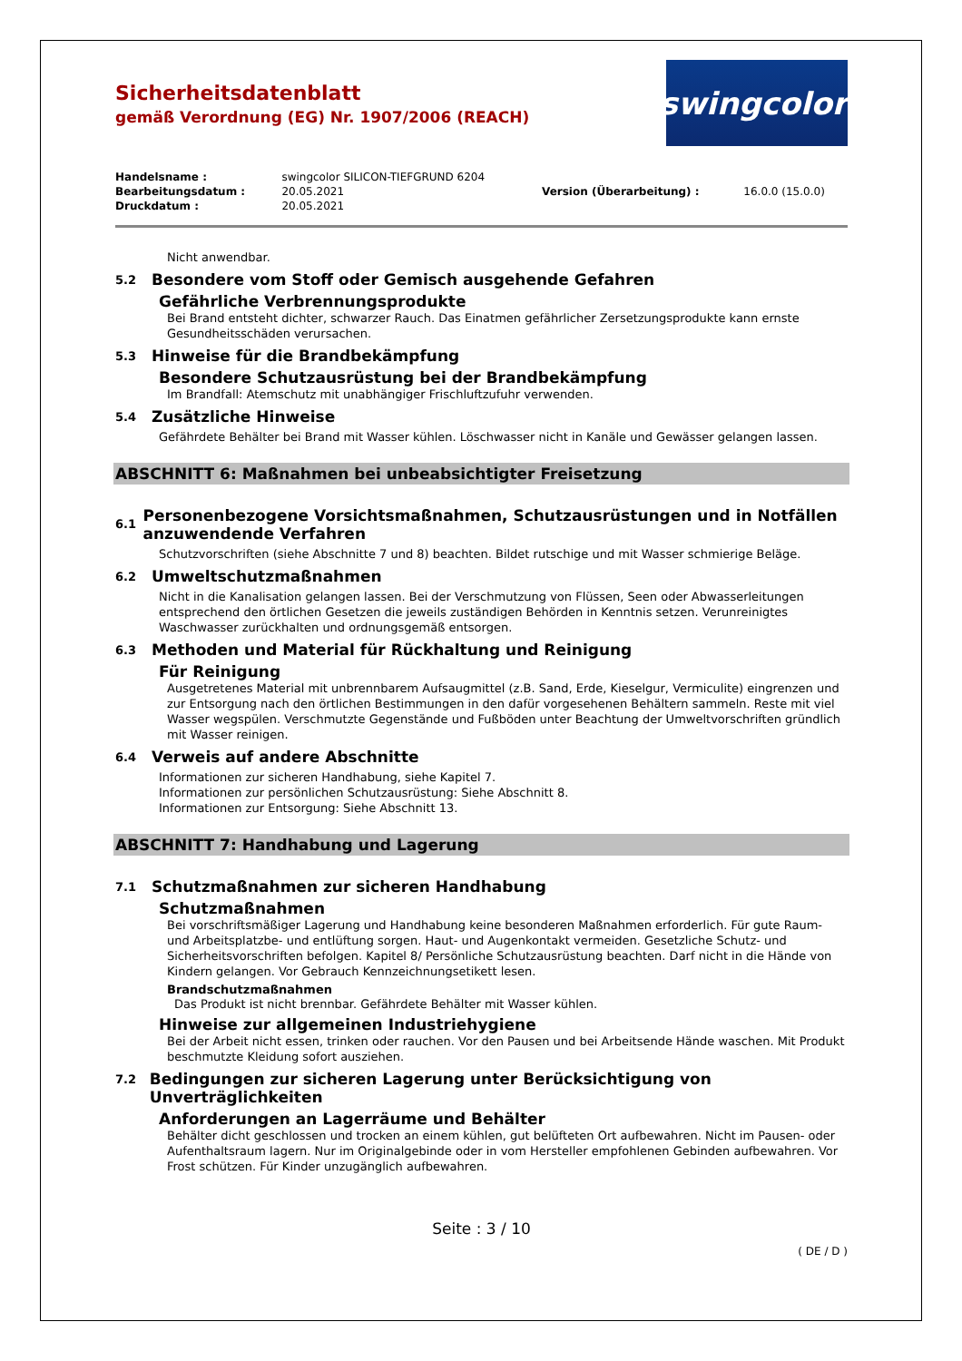Sicherheitsdatenblatt
gemäß Verordnung (EG) Nr. 1907/2006 (REACH)
swingcolor<sup>®</sup>
| Handelsname : | swingcolor SILICON-TIEFGRUND 6204 | | |
| Bearbeitungsdatum : | 20.05.2021 | Version (Überarbeitung) : | 16.0.0 (15.0.0) |
| Druckdatum : | 20.05.2021 | | |
Nicht anwendbar.
5.2 Besondere vom Stoff oder Gemisch ausgehende Gefahren
Gefährliche Verbrennungsprodukte
Bei Brand entsteht dichter, schwarzer Rauch. Das Einatmen gefährlicher Zersetzungsprodukte kann ernste Gesundheitsschäden verursachen.
5.3 Hinweise für die Brandbekämpfung
Besondere Schutzausrüstung bei der Brandbekämpfung
Im Brandfall: Atemschutz mit unabhängiger Frischluftzufuhr verwenden.
5.4 Zusätzliche Hinweise
Gefährdete Behälter bei Brand mit Wasser kühlen. Löschwasser nicht in Kanäle und Gewässer gelangen lassen.
ABSCHNITT 6: Maßnahmen bei unbeabsichtigter Freisetzung
6.1 Personenbezogene Vorsichtsmaßnahmen, Schutzausrüstungen und in Notfällen anzuwendende Verfahren
Schutzvorschriften (siehe Abschnitte 7 und 8) beachten. Bildet rutschige und mit Wasser schmierige Beläge.
6.2 Umweltschutzmaßnahmen
Nicht in die Kanalisation gelangen lassen. Bei der Verschmutzung von Flüssen, Seen oder Abwasserleitungen entsprechend den örtlichen Gesetzen die jeweils zuständigen Behörden in Kenntnis setzen. Verunreinigtes Waschwasser zurückhalten und ordnungsgemäß entsorgen.
6.3 Methoden und Material für Rückhaltung und Reinigung
Für Reinigung
Ausgetretenes Material mit unbrennbarem Aufsaugmittel (z.B. Sand, Erde, Kieselgur, Vermiculite) eingrenzen und zur Entsorgung nach den örtlichen Bestimmungen in den dafür vorgesehenen Behältern sammeln. Reste mit viel Wasser wegspülen. Verschmutzte Gegenstände und Fußböden unter Beachtung der Umweltvorschriften gründlich mit Wasser reinigen.
6.4 Verweis auf andere Abschnitte
Informationen zur sicheren Handhabung, siehe Kapitel 7.
Informationen zur persönlichen Schutzausrüstung: Siehe Abschnitt 8.
Informationen zur Entsorgung: Siehe Abschnitt 13.
ABSCHNITT 7: Handhabung und Lagerung
7.1 Schutzmaßnahmen zur sicheren Handhabung
Schutzmaßnahmen
Bei vorschriftsmäßiger Lagerung und Handhabung keine besonderen Maßnahmen erforderlich. Für gute Raum- und Arbeitsplatzbe- und entlüftung sorgen. Haut- und Augenkontakt vermeiden. Gesetzliche Schutz- und Sicherheitsvorschriften befolgen. Kapitel 8/ Persönliche Schutzausrüstung beachten. Darf nicht in die Hände von Kindern gelangen. Vor Gebrauch Kennzeichnungsetikett lesen.
Brandschutzmaßnahmen
Das Produkt ist nicht brennbar. Gefährdete Behälter mit Wasser kühlen.
Hinweise zur allgemeinen Industriehygiene
Bei der Arbeit nicht essen, trinken oder rauchen. Vor den Pausen und bei Arbeitsende Hände waschen. Mit Produkt beschmutzte Kleidung sofort ausziehen.
7.2 Bedingungen zur sicheren Lagerung unter Berücksichtigung von Unverträglichkeiten
Anforderungen an Lagerräume und Behälter
Behälter dicht geschlossen und trocken an einem kühlen, gut belüfteten Ort aufbewahren. Nicht im Pausen- oder Aufenthaltsraum lagern. Nur im Originalgebinde oder in vom Hersteller empfohlenen Gebinden aufbewahren. Vor Frost schützen. Für Kinder unzugänglich aufbewahren.
Seite : 3 / 10
( DE / D )